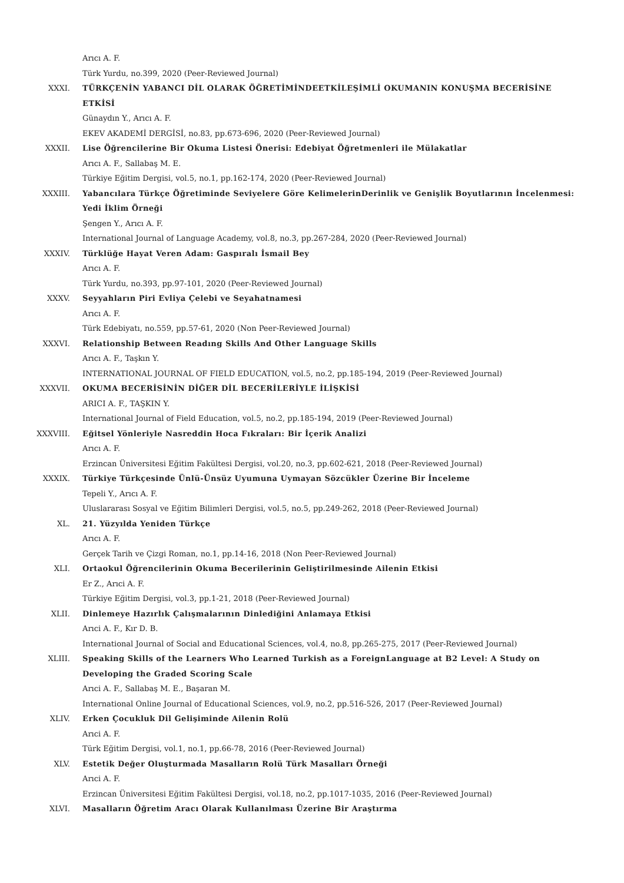Arıcı A. F.
Türk Yurdu, no.399, 2020 (Peer-Reviewed Journal)
XXXI. TÜRKÇENİN YABANCI DİL OLARAK ÖĞRETİMİNDEETKİLEŞİMLİ OKUMANIN KONUŞMA BECERİSİNE ETKİSİ
Günaydın Y., Arıcı A. F.
EKEV AKADEMİ DERGİSİ, no.83, pp.673-696, 2020 (Peer-Reviewed Journal)
XXXII. Lise Öğrencilerine Bir Okuma Listesi Önerisi: Edebiyat Öğretmenleri ile Mülakatlar
Arıcı A. F., Sallabaş M. E.
Türkiye Eğitim Dergisi, vol.5, no.1, pp.162-174, 2020 (Peer-Reviewed Journal)
XXXIII. Yabancılara Türkçe Öğretiminde Seviyelere Göre KelimelerinDerinlik ve Genişlik Boyutlarının İncelenmesi: Yedi İklim Örneği
Şengen Y., Arıcı A. F.
International Journal of Language Academy, vol.8, no.3, pp.267-284, 2020 (Peer-Reviewed Journal)
XXXIV. Türklüğe Hayat Veren Adam: Gaspıralı İsmail Bey
Arıcı A. F.
Türk Yurdu, no.393, pp.97-101, 2020 (Peer-Reviewed Journal)
XXXV. Seyyahların Piri Evliya Çelebi ve Seyahatnamesi
Arıcı A. F.
Türk Edebiyatı, no.559, pp.57-61, 2020 (Non Peer-Reviewed Journal)
XXXVI. Relationship Between Readıng Skills And Other Language Skills
Arıcı A. F., Taşkın Y.
INTERNATIONAL JOURNAL OF FIELD EDUCATION, vol.5, no.2, pp.185-194, 2019 (Peer-Reviewed Journal)
XXXVII. OKUMA BECERİSİNİN DİĞER DİL BECERİLERİYLE İLİŞKİSİ
ARICI A. F., TAŞKIN Y.
International Journal of Field Education, vol.5, no.2, pp.185-194, 2019 (Peer-Reviewed Journal)
XXXVIII. Eğitsel Yönleriyle Nasreddin Hoca Fıkraları: Bir İçerik Analizi
Arıcı A. F.
Erzincan Üniversitesi Eğitim Fakültesi Dergisi, vol.20, no.3, pp.602-621, 2018 (Peer-Reviewed Journal)
XXXIX. Türkiye Türkçesinde Ünlü-Ünsüz Uyumuna Uymayan Sözcükler Üzerine Bir İnceleme
Tepeli Y., Arıcı A. F.
Uluslararası Sosyal ve Eğitim Bilimleri Dergisi, vol.5, no.5, pp.249-262, 2018 (Peer-Reviewed Journal)
XL. 21. Yüzyılda Yeniden Türkçe
Arıcı A. F.
Gerçek Tarih ve Çizgi Roman, no.1, pp.14-16, 2018 (Non Peer-Reviewed Journal)
XLI. Ortaokul Öğrencilerinin Okuma Becerilerinin Geliştirilmesinde Ailenin Etkisi
Er Z., Arıci A. F.
Türkiye Eğitim Dergisi, vol.3, pp.1-21, 2018 (Peer-Reviewed Journal)
XLII. Dinlemeye Hazırlık Çalışmalarının Dinlediğini Anlamaya Etkisi
Arıci A. F., Kır D. B.
International Journal of Social and Educational Sciences, vol.4, no.8, pp.265-275, 2017 (Peer-Reviewed Journal)
XLIII. Speaking Skills of the Learners Who Learned Turkish as a ForeignLanguage at B2 Level: A Study on Developing the Graded Scoring Scale
Arıci A. F., Sallabaş M. E., Başaran M.
International Online Journal of Educational Sciences, vol.9, no.2, pp.516-526, 2017 (Peer-Reviewed Journal)
XLIV. Erken Çocukluk Dil Gelişiminde Ailenin Rolü
Arıci A. F.
Türk Eğitim Dergisi, vol.1, no.1, pp.66-78, 2016 (Peer-Reviewed Journal)
XLV. Estetik Değer Oluşturmada Masalların Rolü Türk Masalları Örneği
Arıci A. F.
Erzincan Üniversitesi Eğitim Fakültesi Dergisi, vol.18, no.2, pp.1017-1035, 2016 (Peer-Reviewed Journal)
XLVI. Masalların Öğretim Aracı Olarak Kullanılması Üzerine Bir Araştırma